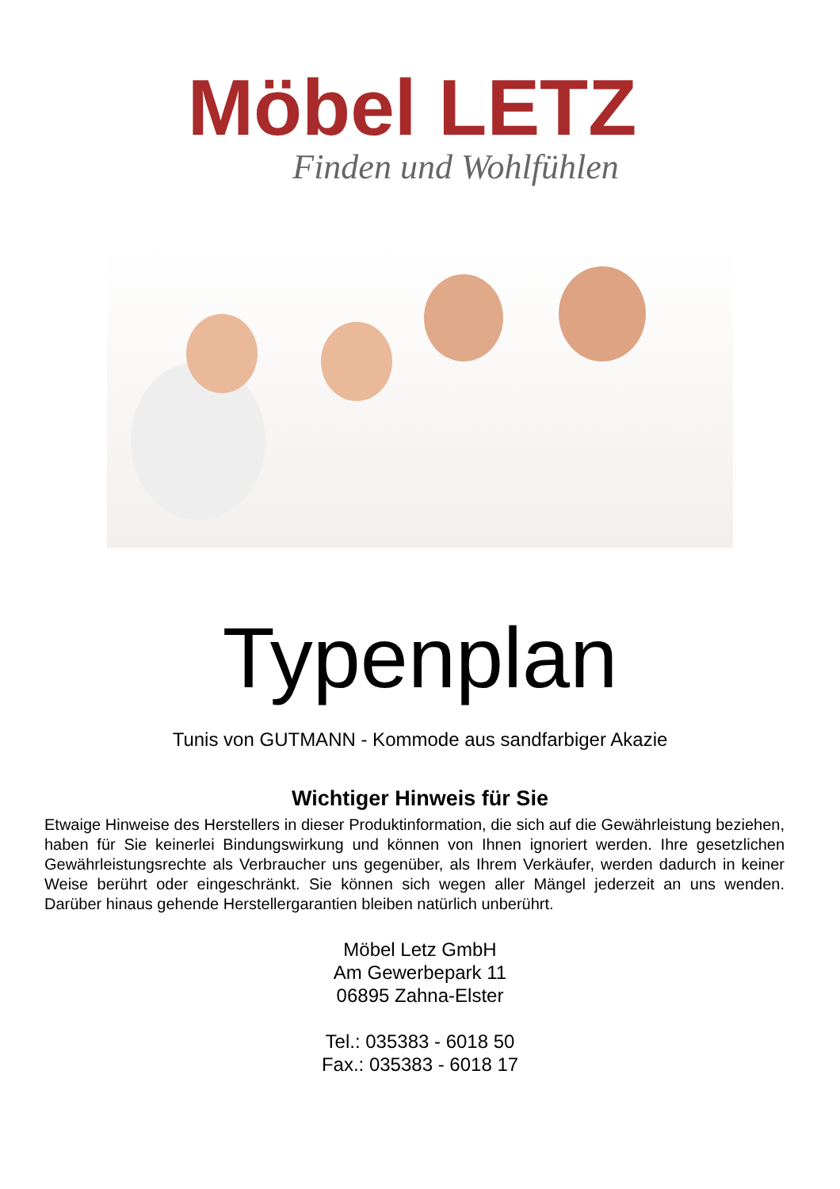Möbel LETZ
Finden und Wohlfühlen
Typenplan
Tunis von GUTMANN - Kommode aus sandfarbiger Akazie
Wichtiger Hinweis für Sie
Etwaige Hinweise des Herstellers in dieser Produktinformation, die sich auf die Gewährleistung beziehen, haben für Sie keinerlei Bindungswirkung und können von Ihnen ignoriert werden. Ihre gesetzlichen Gewährleistungsrechte als Verbraucher uns gegenüber, als Ihrem Verkäufer, werden dadurch in keiner Weise berührt oder eingeschränkt. Sie können sich wegen aller Mängel jederzeit an uns wenden. Darüber hinaus gehende Herstellergarantien bleiben natürlich unberührt.
Möbel Letz GmbH
Am Gewerbepark 11
06895 Zahna-Elster
Tel.: 035383 - 6018 50
Fax.: 035383 - 6018 17